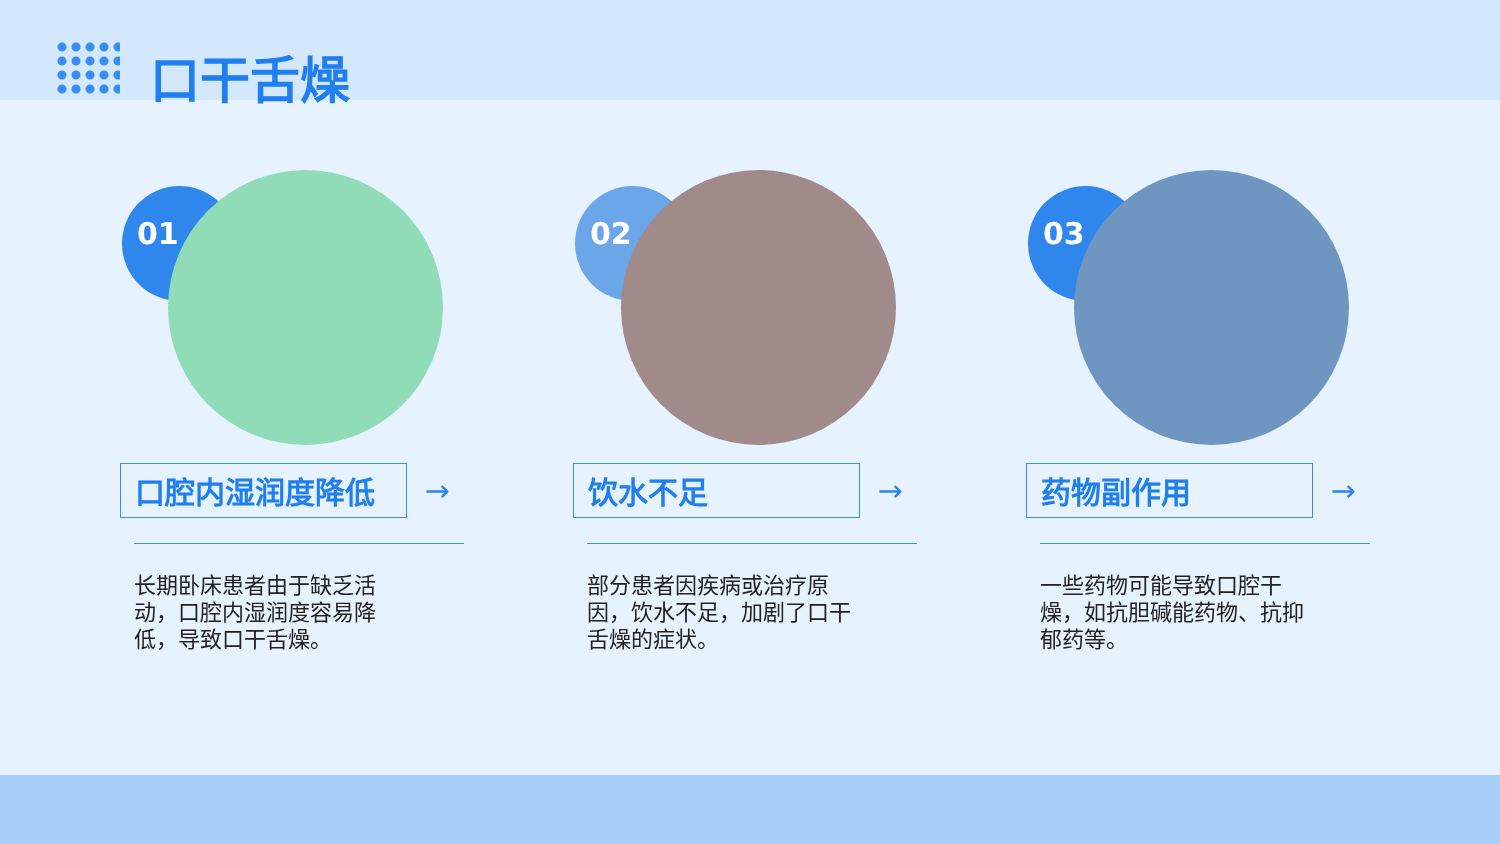口干舌燥
01
口腔内湿润度降低
→
长期卧床患者由于缺乏活动，口腔内湿润度容易降低，导致口干舌燥。
02
饮水不足
→
部分患者因疾病或治疗原因，饮水不足，加剧了口干舌燥的症状。
03
药物副作用
→
一些药物可能导致口腔干燥，如抗胆碱能药物、抗抑郁药等。